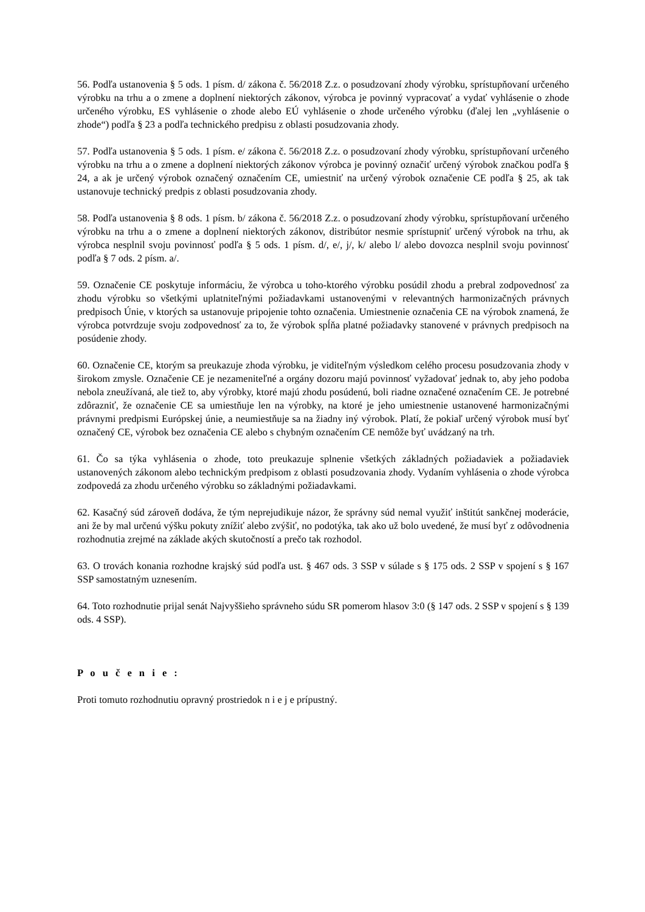56. Podľa ustanovenia § 5 ods. 1 písm. d/ zákona č. 56/2018 Z.z. o posudzovaní zhody výrobku, sprístupňovaní určeného výrobku na trhu a o zmene a doplnení niektorých zákonov, výrobca je povinný vypracovať a vydať vyhlásenie o zhode určeného výrobku, ES vyhlásenie o zhode alebo EÚ vyhlásenie o zhode určeného výrobku (ďalej len „vyhlásenie o zhode“) podľa § 23 a podľa technického predpisu z oblasti posudzovania zhody.
57. Podľa ustanovenia § 5 ods. 1 písm. e/ zákona č. 56/2018 Z.z. o posudzovaní zhody výrobku, sprístupňovaní určeného výrobku na trhu a o zmene a doplnení niektorých zákonov výrobca je povinný označiť určený výrobok značkou podľa § 24, a ak je určený výrobok označený označením CE, umiestniť na určený výrobok označenie CE podľa § 25, ak tak ustanovuje technický predpis z oblasti posudzovania zhody.
58. Podľa ustanovenia § 8 ods. 1 písm. b/ zákona č. 56/2018 Z.z. o posudzovaní zhody výrobku, sprístupňovaní určeného výrobku na trhu a o zmene a doplnení niektorých zákonov, distribútor nesmie sprístupniť určený výrobok na trhu, ak výrobca nesplnil svoju povinnosť podľa § 5 ods. 1 písm. d/, e/, j/, k/ alebo l/ alebo dovozca nesplnil svoju povinnosť podľa § 7 ods. 2 písm. a/.
59. Označenie CE poskytuje informáciu, že výrobca u toho-ktorého výrobku posúdil zhodu a prebral zodpovednosť za zhodu výrobku so všetkými uplatniteľnými požiadavkami ustanovenými v relevantných harmonizačných právnych predpisoch Únie, v ktorých sa ustanovuje pripojenie tohto označenia. Umiestnenie označenia CE na výrobok znamená, že výrobca potvrdzuje svoju zodpovednosť za to, že výrobok spĺňa platné požiadavky stanovené v právnych predpisoch na posúdenie zhody.
60. Označenie CE, ktorým sa preukazuje zhoda výrobku, je viditeľným výsledkom celého procesu posudzovania zhody v širokom zmysle. Označenie CE je nezameniteľné a orgány dozoru majú povinnosť vyžadovať jednak to, aby jeho podoba nebola zneužívaná, ale tiež to, aby výrobky, ktoré majú zhodu posúdenú, boli riadne označené označením CE. Je potrebné zdôrazniť, že označenie CE sa umiestňuje len na výrobky, na ktoré je jeho umiestnenie ustanovené harmonizačnými právnymi predpismi Európskej únie, a neumiestňuje sa na žiadny iný výrobok. Platí, že pokiaľ určený výrobok musí byť označený CE, výrobok bez označenia CE alebo s chybným označením CE nemôže byť uvádzaný na trh.
61. Čo sa týka vyhlásenia o zhode, toto preukazuje splnenie všetkých základných požiadaviek a požiadaviek ustanovených zákonom alebo technickým predpisom z oblasti posudzovania zhody. Vydaním vyhlásenia o zhode výrobca zodpovedá za zhodu určeného výrobku so základnými požiadavkami.
62. Kasačný súd zároveň dodáva, že tým neprejudikuje názor, že správny súd nemal využiť inštitút sankčnej moderácie, ani že by mal určenú výšku pokuty znížiť alebo zvýšiť, no podotýka, tak ako už bolo uvedené, že musí byť z odôvodnenia rozhodnutia zrejmé na základe akých skutočností a prečo tak rozhodol.
63. O trovách konania rozhodne krajský súd podľa ust. § 467 ods. 3 SSP v súlade s § 175 ods. 2 SSP v spojení s § 167 SSP samostatným uznesením.
64. Toto rozhodnutie prijal senát Najvyššieho správneho súdu SR pomerom hlasov 3:0 (§ 147 ods. 2 SSP v spojení s § 139 ods. 4 SSP).
P o u č e n i e :
Proti tomuto rozhodnutiu opravný prostriedok n i e j e prípustný.